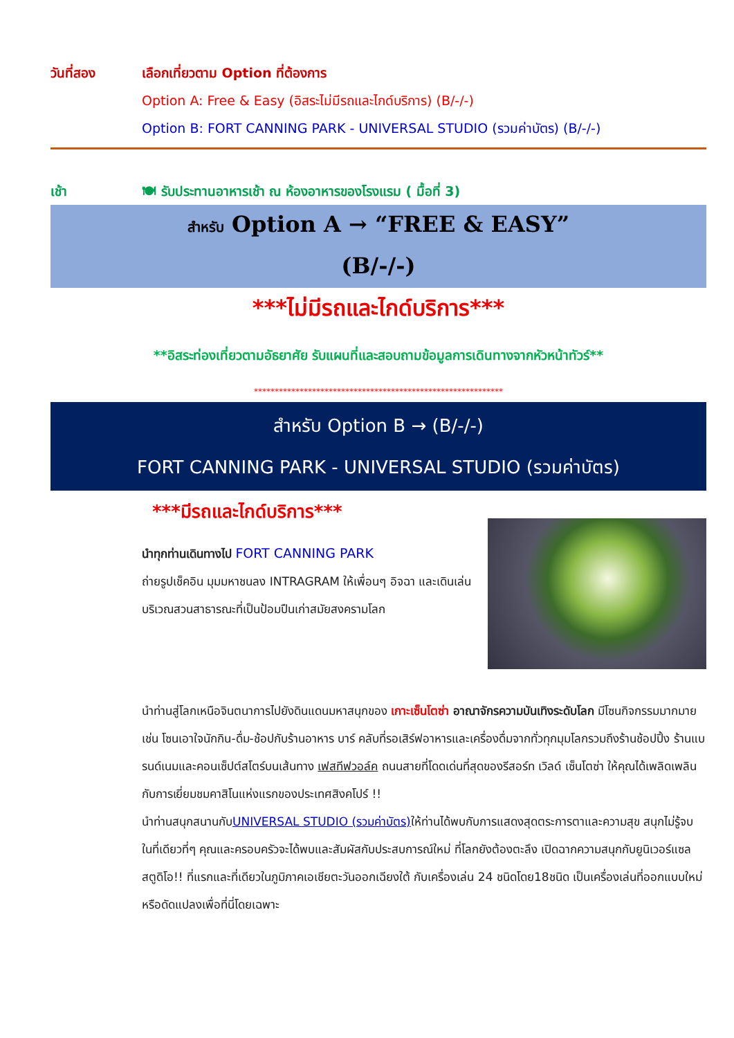วันที่สอง เลือกเที่ยวตาม Option ที่ต้องการ
Option A: Free & Easy (อิสระไม่มีรถและไกด์บริการ) (B/-/-)
Option B: FORT CANNING PARK - UNIVERSAL STUDIO (รวมค่าบัตร) (B/-/-)
เช้า 🍽 รับประทานอาหารเช้า ณ ห้องอาหารของโรงแรม ( มื้อที่ 3)
สำหรับ Option A → “FREE & EASY”
(B/-/-)
***ไม่มีรถและไกด์บริการ***
**อิสระท่องเที่ยวตามอัธยาศัย รับแผนที่และสอบถามข้อมูลการเดินทางจากหัวหน้าทัวร์**
************************************************************
สำหรับ Option B → (B/-/-)
FORT CANNING PARK - UNIVERSAL STUDIO (รวมค่าบัตร)
***มีรถและไกด์บริการ***
นำทุกท่านเดินทางไป FORT CANNING PARK
ถ่ายรูปเช็คอิน มุมมหาชนลง INTRAGRAM ให้เพื่อนๆ อิจฉา และเดินเล่นบริเวณสวนสาธารณะที่เป็นป้อมปืนเก่าสมัยสงครามโลก
นำท่านสู่โลกเหนือจินตนาการไปยังดินแดนมหาสนุกของ เกาะเซ็นโตซ่า อาณาจักรความบันเทิงระดับโลก มีโซนกิจกรรมมากมาย เช่น โซนเอาใจนักกิน-ดื่ม-ช้อปกับร้านอาหาร บาร์ คลับที่รอเสิร์ฟอาหารและเครื่องดื่มจากทั่วทุกมุมโลกรวมถึงร้านช้อปปิ้ง ร้านแบรนด์เนมและคอนเซ็ปต์สโตร์บนเส้นทาง เฟสทีฟวอล์ค ถนนสายที่โดดเด่นที่สุดของรีสอร์ท เวิลด์ เซ็นโตซ่า ให้คุณได้เพลิดเพลินกับการเยี่ยมชมคาสิโนแห่งแรกของประเทศสิงคโปร์ !!
นำท่านสนุกสนานกับUNIVERSAL STUDIO (รวมค่าบัตร) ให้ท่านได้พบกับการแสดงสุดตระการตาและความสุข สนุกไม่รู้จบ ในที่เดียวที่ๆ คุณและครอบครัวจะได้พบและสัมผัสกับประสบการณ์ใหม่ ที่โลกยังต้องตะลึง เปิดฉากความสนุกกับยูนิเวอร์แซล สตูดิโอ!! ที่แรกและที่เดียวในภูมิภาคเอเชียตะวันออกเฉียงใต้ กับเครื่องเล่น 24 ชนิดโดย18ชนิด เป็นเครื่องเล่นที่ออกแบบใหม่หรือดัดแปลงเพื่อที่นี่โดยเฉพาะ